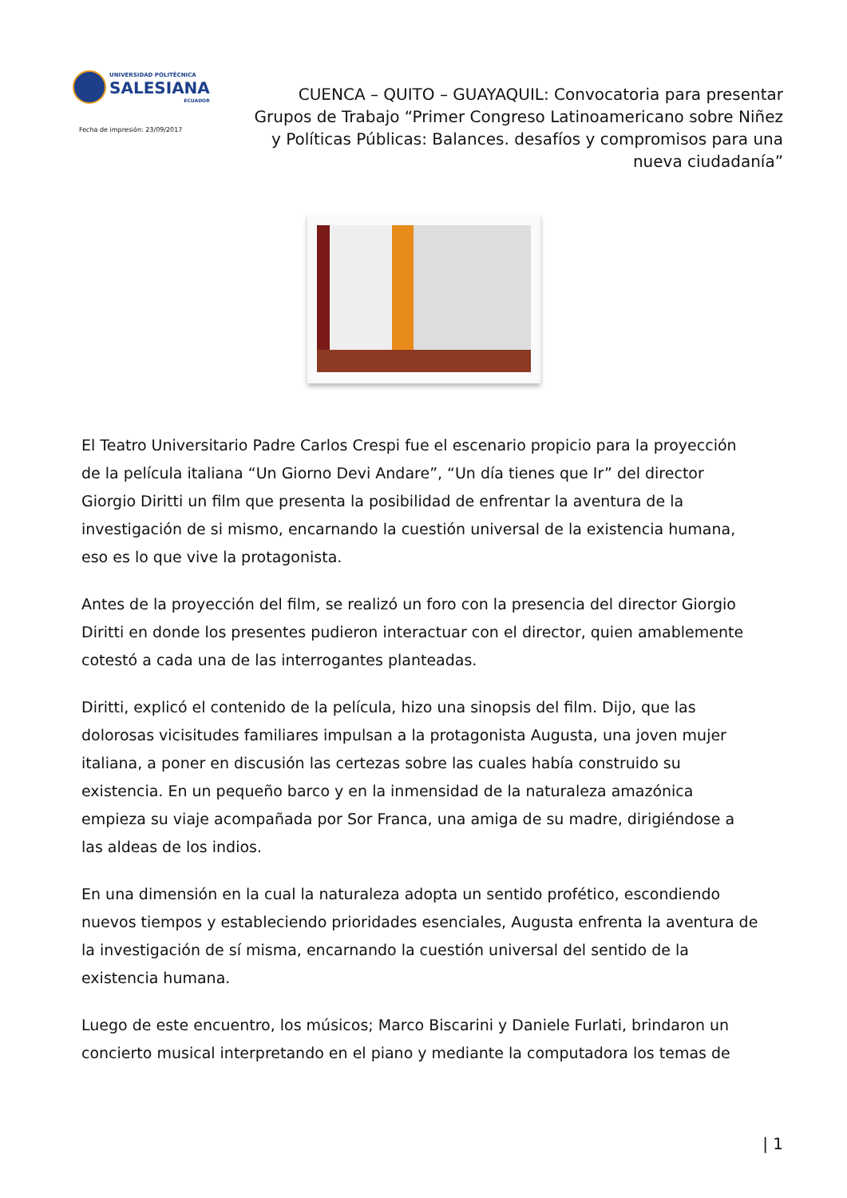UNIVERSIDAD POLITÉCNICA
SALESIANA
ECUADOR
Fecha de impresión: 23/09/2017
CUENCA – QUITO – GUAYAQUIL: Convocatoria para presentar Grupos de Trabajo “Primer Congreso Latinoamericano sobre Niñez y Políticas Públicas: Balances. desafíos y compromisos para una nueva ciudadanía”
El Teatro Universitario Padre Carlos Crespi fue el escenario propicio para la proyección de la película italiana “Un Giorno Devi Andare”, “Un día tienes que Ir” del director Giorgio Diritti un film que presenta la posibilidad de enfrentar la aventura de la investigación de si mismo, encarnando la cuestión universal de la existencia humana, eso es lo que vive la protagonista.
Antes de la proyección del film, se realizó un foro con la presencia del director Giorgio Diritti en donde los presentes pudieron interactuar con el director, quien amablemente cotestó a cada una de las interrogantes planteadas.
Diritti, explicó el contenido de la película, hizo una sinopsis del film. Dijo, que las dolorosas vicisitudes familiares impulsan a la protagonista Augusta, una joven mujer italiana, a poner en discusión las certezas sobre las cuales había construido su existencia. En un pequeño barco y en la inmensidad de la naturaleza amazónica empieza su viaje acompañada por Sor Franca, una amiga de su madre, dirigiéndose a las aldeas de los indios.
En una dimensión en la cual la naturaleza adopta un sentido profético, escondiendo nuevos tiempos y estableciendo prioridades esenciales, Augusta enfrenta la aventura de la investigación de sí misma, encarnando la cuestión universal del sentido de la existencia humana.
Luego de este encuentro, los músicos; Marco Biscarini y Daniele Furlati, brindaron un concierto musical interpretando en el piano y mediante la computadora los temas de
| 1